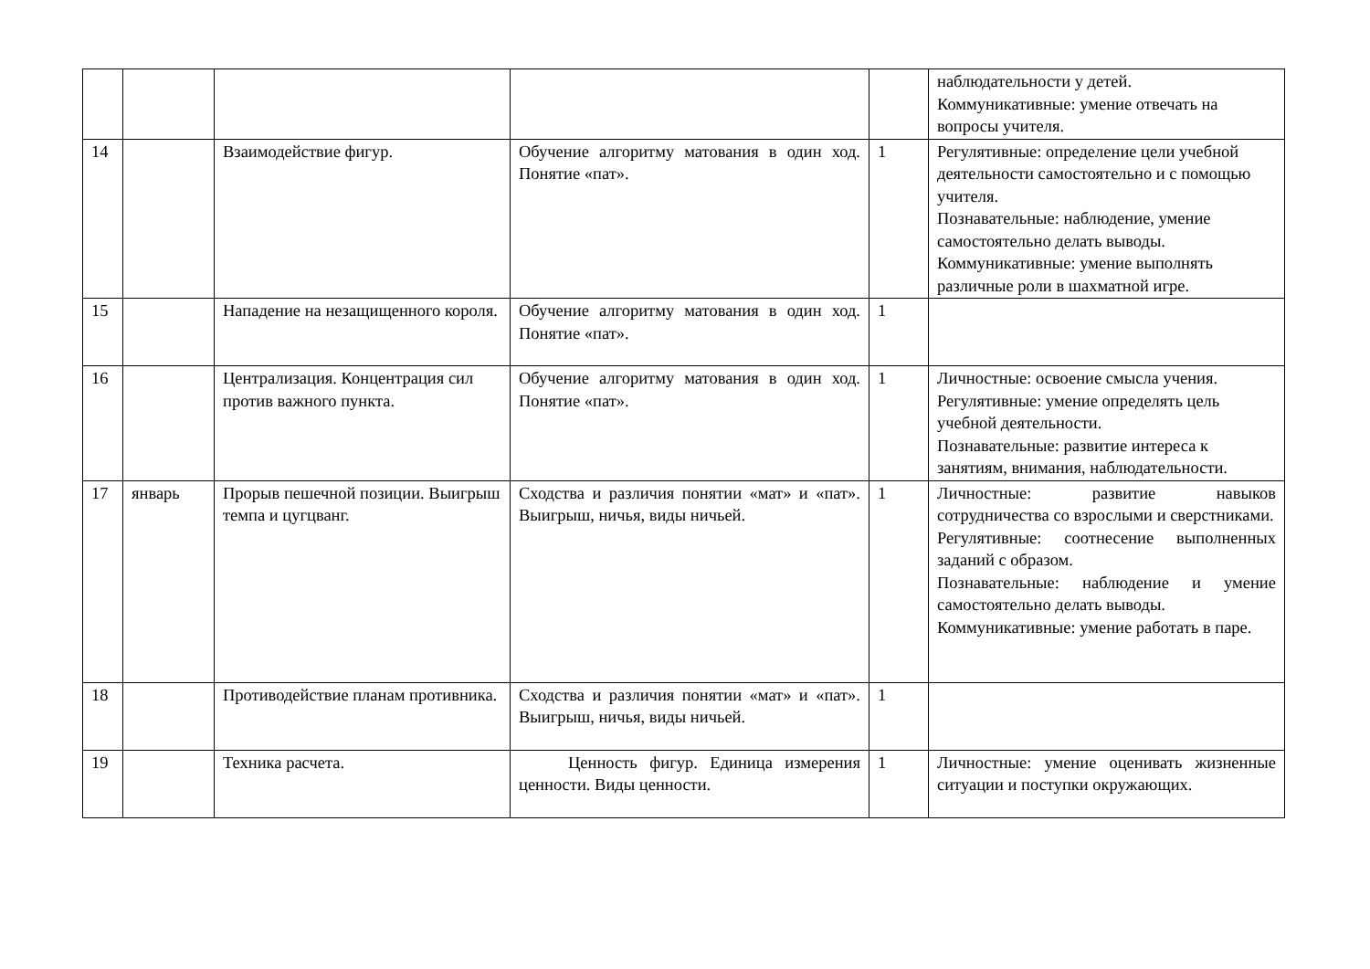| | | | | | наблюдательности у детей. Коммуникативные: умение отвечать на вопросы учителя. |
| 14 | | Взаимодействие фигур. | Обучение алгоритму матования в один ход. Понятие «пат». | 1 | Регулятивные: определение цели учебной деятельности самостоятельно и с помощью учителя. Познавательные: наблюдение, умение самостоятельно делать выводы. Коммуникативные: умение выполнять различные роли в шахматной игре. |
| 15 | | Нападение на незащищенного короля. | Обучение алгоритму матования в один ход. Понятие «пат». | 1 | |
| 16 | | Централизация. Концентрация сил против важного пункта. | Обучение алгоритму матования в один ход. Понятие «пат». | 1 | Личностные: освоение смысла учения. Регулятивные: умение определять цель учебной деятельности. Познавательные: развитие интереса к занятиям, внимания, наблюдательности. |
| 17 | январь | Прорыв пешечной позиции. Выигрыш темпа и цугцванг. | Сходства и различия понятии «мат» и «пат». Выигрыш, ничья, виды ничьей. | 1 | Личностные: развитие навыков сотрудничества со взрослыми и сверстниками. Регулятивные: соотнесение выполненных заданий с образом. Познавательные: наблюдение и умение самостоятельно делать выводы. Коммуникативные: умение работать в паре. |
| 18 | | Противодействие планам противника. | Сходства и различия понятии «мат» и «пат». Выигрыш, ничья, виды ничьей. | 1 | |
| 19 | | Техника расчета. | Ценность фигур. Единица измерения ценности. Виды ценности. | 1 | Личностные: умение оценивать жизненные ситуации и поступки окружающих. |